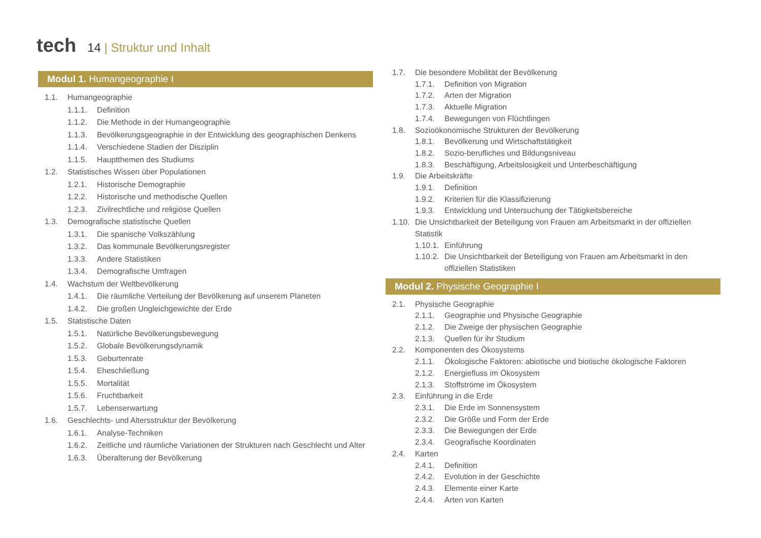tech
14 | Struktur und Inhalt
Modul 1. Humangeographie I
1.1. Humangeographie
1.1.1. Definition
1.1.2. Die Methode in der Humangeographie
1.1.3. Bevölkerungsgeographie in der Entwicklung des geographischen Denkens
1.1.4. Verschiedene Stadien der Disziplin
1.1.5. Hauptthemen des Studiums
1.2. Statistisches Wissen über Populationen
1.2.1. Historische Demographie
1.2.2. Historische und methodische Quellen
1.2.3. Zivilrechtliche und religiöse Quellen
1.3. Demografische statistische Quellen
1.3.1. Die spanische Volkszählung
1.3.2. Das kommunale Bevölkerungsregister
1.3.3. Andere Statistiken
1.3.4. Demografische Umfragen
1.4. Wachstum der Weltbevölkerung
1.4.1. Die räumliche Verteilung der Bevölkerung auf unserem Planeten
1.4.2. Die großen Ungleichgewichte der Erde
1.5. Statistische Daten
1.5.1. Natürliche Bevölkerungsbewegung
1.5.2. Globale Bevölkerungsdynamik
1.5.3. Geburtenrate
1.5.4. Eheschließung
1.5.5. Mortalität
1.5.6. Fruchtbarkeit
1.5.7. Lebenserwartung
1.6. Geschlechts- und Altersstruktur der Bevölkerung
1.6.1. Analyse-Techniken
1.6.2. Zeitliche und räumliche Variationen der Strukturen nach Geschlecht und Alter
1.6.3. Überalterung der Bevölkerung
1.7. Die besondere Mobilität der Bevölkerung
1.7.1. Definition von Migration
1.7.2. Arten der Migration
1.7.3. Aktuelle Migration
1.7.4. Bewegungen von Flüchtlingen
1.8. Sozioökonomische Strukturen der Bevölkerung
1.8.1. Bevölkerung und Wirtschaftstätigkeit
1.8.2. Sozio-berufliches und Bildungsniveau
1.8.3. Beschäftigung, Arbeitslosigkeit und Unterbeschäftigung
1.9. Die Arbeitskräfte
1.9.1. Definition
1.9.2. Kriterien für die Klassifizierung
1.9.3. Entwicklung und Untersuchung der Tätigkeitsbereiche
1.10. Die Unsichtbarkeit der Beteiligung von Frauen am Arbeitsmarkt in der offiziellen Statistik
1.10.1. Einführung
1.10.2. Die Unsichtbarkeit der Beteiligung von Frauen am Arbeitsmarkt in den offiziellen Statistiken
Modul 2. Physische Geographie I
2.1. Physische Geographie
2.1.1. Geographie und Physische Geographie
2.1.2. Die Zweige der physischen Geographie
2.1.3. Quellen für ihr Studium
2.2. Komponenten des Ökosystems
2.1.1. Ökologische Faktoren: abiotische und biotische ökologische Faktoren
2.1.2. Energiefluss im Ökosystem
2.1.3. Stoffströme im Ökosystem
2.3. Einführung in die Erde
2.3.1. Die Erde im Sonnensystem
2.3.2. Die Größe und Form der Erde
2.3.3. Die Bewegungen der Erde
2.3.4. Geografische Koordinaten
2.4. Karten
2.4.1. Definition
2.4.2. Evolution in der Geschichte
2.4.3. Elemente einer Karte
2.4.4. Arten von Karten